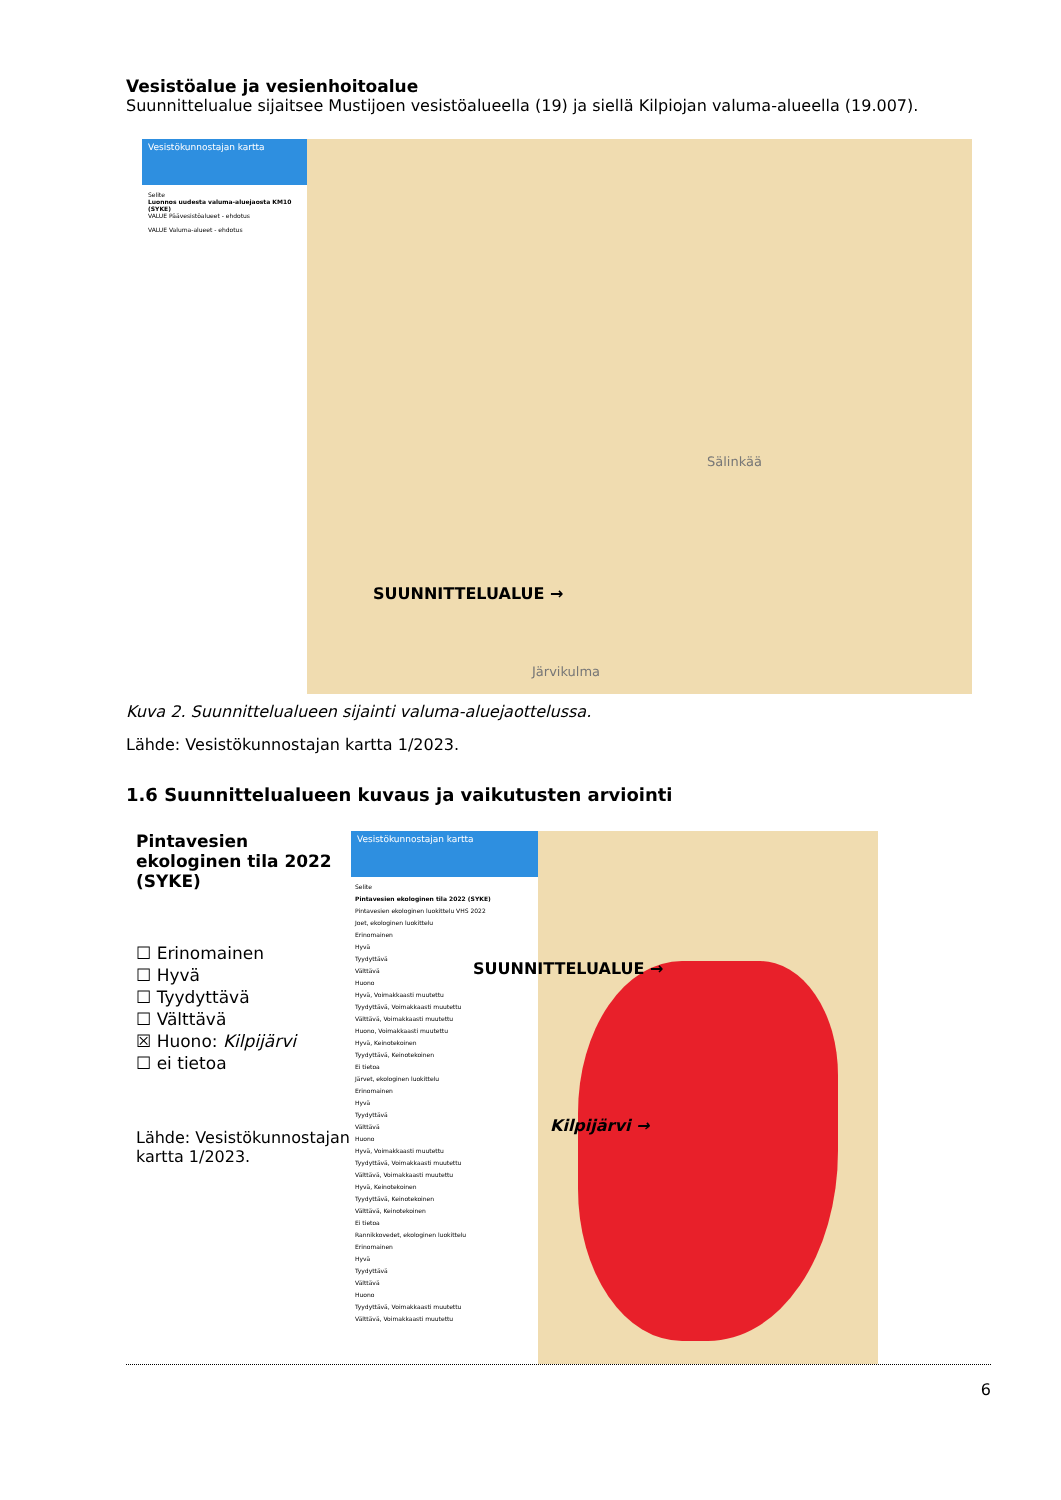Vesistöalue ja vesienhoitoalue
Suunnittelualue sijaitsee Mustijoen vesistöalueella (19) ja siellä Kilpiojan valuma-alueella (19.007).
Vesistökunnostajan kartta
Selite
Luonnos uudesta valuma-aluejaosta KM10 (SYKE)
VALUE Päävesistöalueet - ehdotus
VALUE Valuma-alueet - ehdotus
SUUNNITTELUALUE →
Sälinkää
Järvikulma
Kuva 2. Suunnittelualueen sijainti valuma-aluejaottelussa.
Lähde: Vesistökunnostajan kartta 1/2023.
1.6 Suunnittelualueen kuvaus ja vaikutusten arviointi
Pintavesien ekologinen tila 2022 (SYKE)
☐ Erinomainen
☐ Hyvä
☐ Tyydyttävä
☐ Välttävä
☒ Huono: Kilpijärvi
☐ ei tietoa
Lähde: Vesistökunnostajan kartta 1/2023.
Vesistökunnostajan kartta
Selite
Pintavesien ekologinen tila 2022 (SYKE)
Pintavesien ekologinen luokittelu VHS 2022
Joet, ekologinen luokittelu
Erinomainen
Hyvä
Tyydyttävä
Välttävä
Huono
Hyvä, Voimakkaasti muutettu
Tyydyttävä, Voimakkaasti muutettu
Välttävä, Voimakkaasti muutettu
Huono, Voimakkaasti muutettu
Hyvä, Keinotekoinen
Tyydyttävä, Keinotekoinen
Ei tietoa
Järvet, ekologinen luokittelu
Erinomainen
Hyvä
Tyydyttävä
Välttävä
Huono
Hyvä, Voimakkaasti muutettu
Tyydyttävä, Voimakkaasti muutettu
Välttävä, Voimakkaasti muutettu
Hyvä, Keinotekoinen
Tyydyttävä, Keinotekoinen
Välttävä, Keinotekoinen
Ei tietoa
Rannikkovedet, ekologinen luokittelu
Erinomainen
Hyvä
Tyydyttävä
Välttävä
Huono
Tyydyttävä, Voimakkaasti muutettu
Välttävä, Voimakkaasti muutettu
SUUNNITTELUALUE →
Kilpijärvi →
6